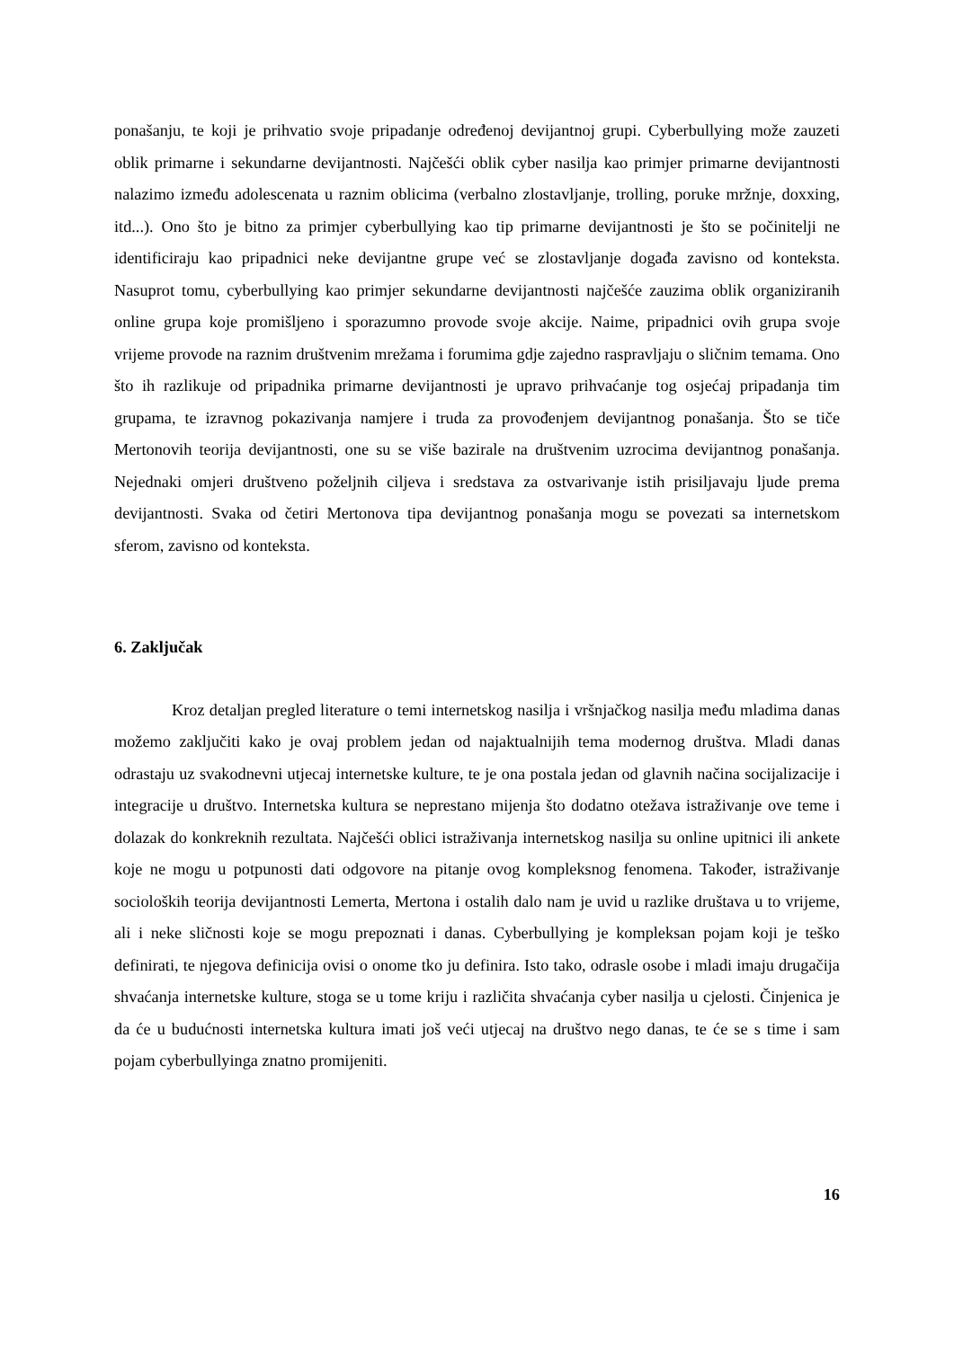ponašanju, te koji je prihvatio svoje pripadanje određenoj devijantnoj grupi. Cyberbullying može zauzeti oblik primarne i sekundarne devijantnosti. Najčešći oblik cyber nasilja kao primjer primarne devijantnosti nalazimo između adolescenata u raznim oblicima (verbalno zlostavljanje, trolling, poruke mržnje, doxxing, itd...). Ono što je bitno za primjer cyberbullying kao tip primarne devijantnosti je što se počinitelji ne identificiraju kao pripadnici neke devijantne grupe već se zlostavljanje događa zavisno od konteksta. Nasuprot tomu, cyberbullying kao primjer sekundarne devijantnosti najčešće zauzima oblik organiziranih online grupa koje promišljeno i sporazumno provode svoje akcije. Naime, pripadnici ovih grupa svoje vrijeme provode na raznim društvenim mrežama i forumima gdje zajedno raspravljaju o sličnim temama. Ono što ih razlikuje od pripadnika primarne devijantnosti je upravo prihvaćanje tog osjećaj pripadanja tim grupama, te izravnog pokazivanja namjere i truda za provođenjem devijantnog ponašanja. Što se tiče Mertonovih teorija devijantnosti, one su se više bazirale na društvenim uzrocima devijantnog ponašanja. Nejednaki omjeri društveno poželjnih ciljeva i sredstava za ostvarivanje istih prisiljavaju ljude prema devijantnosti. Svaka od četiri Mertonova tipa devijantnog ponašanja mogu se povezati sa internetskom sferom, zavisno od konteksta.
6. Zaključak
Kroz detaljan pregled literature o temi internetskog nasilja i vršnjačkog nasilja među mladima danas možemo zaključiti kako je ovaj problem jedan od najaktualnijih tema modernog društva. Mladi danas odrastaju uz svakodnevni utjecaj internetske kulture, te je ona postala jedan od glavnih načina socijalizacije i integracije u društvo. Internetska kultura se neprestano mijenja što dodatno otežava istraživanje ove teme i dolazak do konkreknih rezultata. Najčešći oblici istraživanja internetskog nasilja su online upitnici ili ankete koje ne mogu u potpunosti dati odgovore na pitanje ovog kompleksnog fenomena. Također, istraživanje socioloških teorija devijantnosti Lemerta, Mertona i ostalih dalo nam je uvid u razlike društava u to vrijeme, ali i neke sličnosti koje se mogu prepoznati i danas. Cyberbullying je kompleksan pojam koji je teško definirati, te njegova definicija ovisi o onome tko ju definira. Isto tako, odrasle osobe i mladi imaju drugačija shvaćanja internetske kulture, stoga se u tome kriju i različita shvaćanja cyber nasilja u cjelosti. Činjenica je da će u budućnosti internetska kultura imati još veći utjecaj na društvo nego danas, te će se s time i sam pojam cyberbullyinga znatno promijeniti.
16